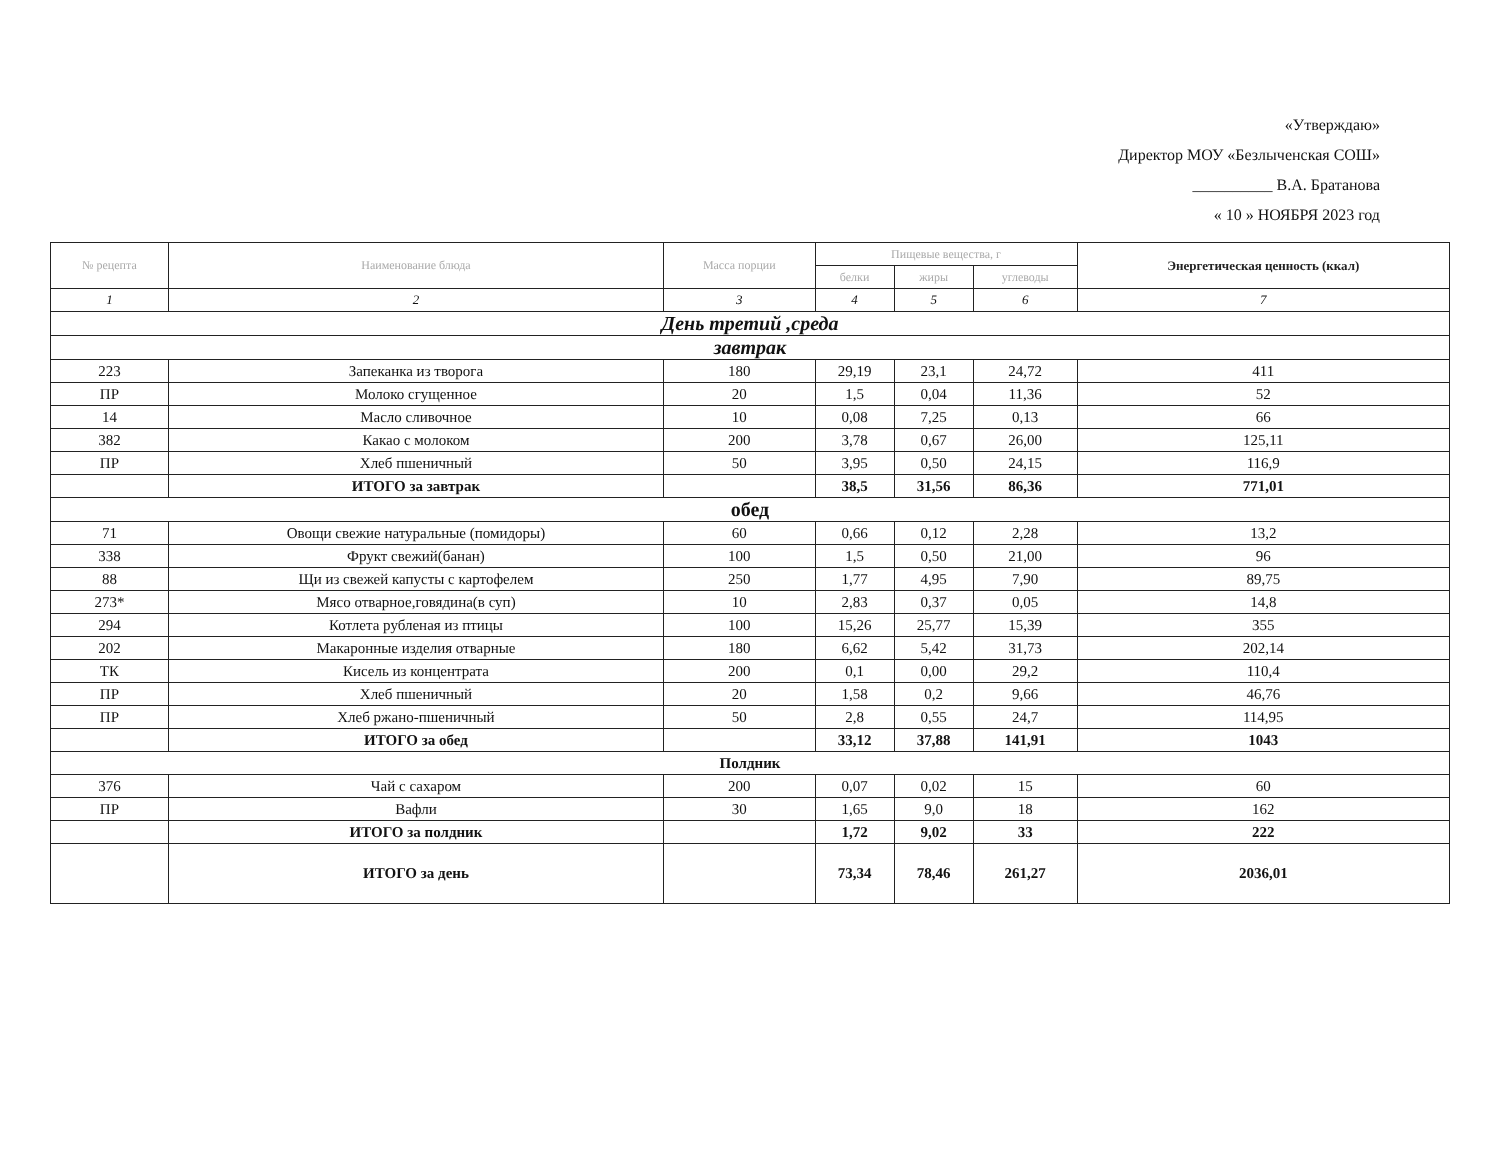«Утверждаю»
Директор МОУ «Безлыченская СОШ»
__________ В.А. Братанова
« 10 » НОЯБРЯ 2023 год
| № рецепта | Наименование блюда | Масса порции | Пищевые вещества, г | | | Энергетическая ценность (ккал) |
| --- | --- | --- | --- | --- | --- | --- |
| | | | белки | жиры | углеводы | |
| 1 | 2 | 3 | 4 | 5 | 6 | 7 |
| День третий ,среда | | | | | | |
| завтрак | | | | | | |
| 223 | Запеканка из творога | 180 | 29,19 | 23,1 | 24,72 | 411 |
| ПР | Молоко сгущенное | 20 | 1,5 | 0,04 | 11,36 | 52 |
| 14 | Масло сливочное | 10 | 0,08 | 7,25 | 0,13 | 66 |
| 382 | Какао с молоком | 200 | 3,78 | 0,67 | 26,00 | 125,11 |
| ПР | Хлеб пшеничный | 50 | 3,95 | 0,50 | 24,15 | 116,9 |
| | ИТОГО за завтрак | | 38,5 | 31,56 | 86,36 | 771,01 |
| обед | | | | | | |
| 71 | Овощи свежие натуральные (помидоры) | 60 | 0,66 | 0,12 | 2,28 | 13,2 |
| 338 | Фрукт свежий(банан) | 100 | 1,5 | 0,50 | 21,00 | 96 |
| 88 | Щи из свежей капусты с картофелем | 250 | 1,77 | 4,95 | 7,90 | 89,75 |
| 273* | Мясо отварное,говядина(в суп) | 10 | 2,83 | 0,37 | 0,05 | 14,8 |
| 294 | Котлета рубленая из птицы | 100 | 15,26 | 25,77 | 15,39 | 355 |
| 202 | Макаронные изделия отварные | 180 | 6,62 | 5,42 | 31,73 | 202,14 |
| ТК | Кисель из концентрата | 200 | 0,1 | 0,00 | 29,2 | 110,4 |
| ПР | Хлеб пшеничный | 20 | 1,58 | 0,2 | 9,66 | 46,76 |
| ПР | Хлеб ржано-пшеничный | 50 | 2,8 | 0,55 | 24,7 | 114,95 |
| | ИТОГО за обед | | 33,12 | 37,88 | 141,91 | 1043 |
| Полдник | | | | | | |
| 376 | Чай с сахаром | 200 | 0,07 | 0,02 | 15 | 60 |
| ПР | Вафли | 30 | 1,65 | 9,0 | 18 | 162 |
| | ИТОГО за полдник | | 1,72 | 9,02 | 33 | 222 |
| | ИТОГО за день | | 73,34 | 78,46 | 261,27 | 2036,01 |